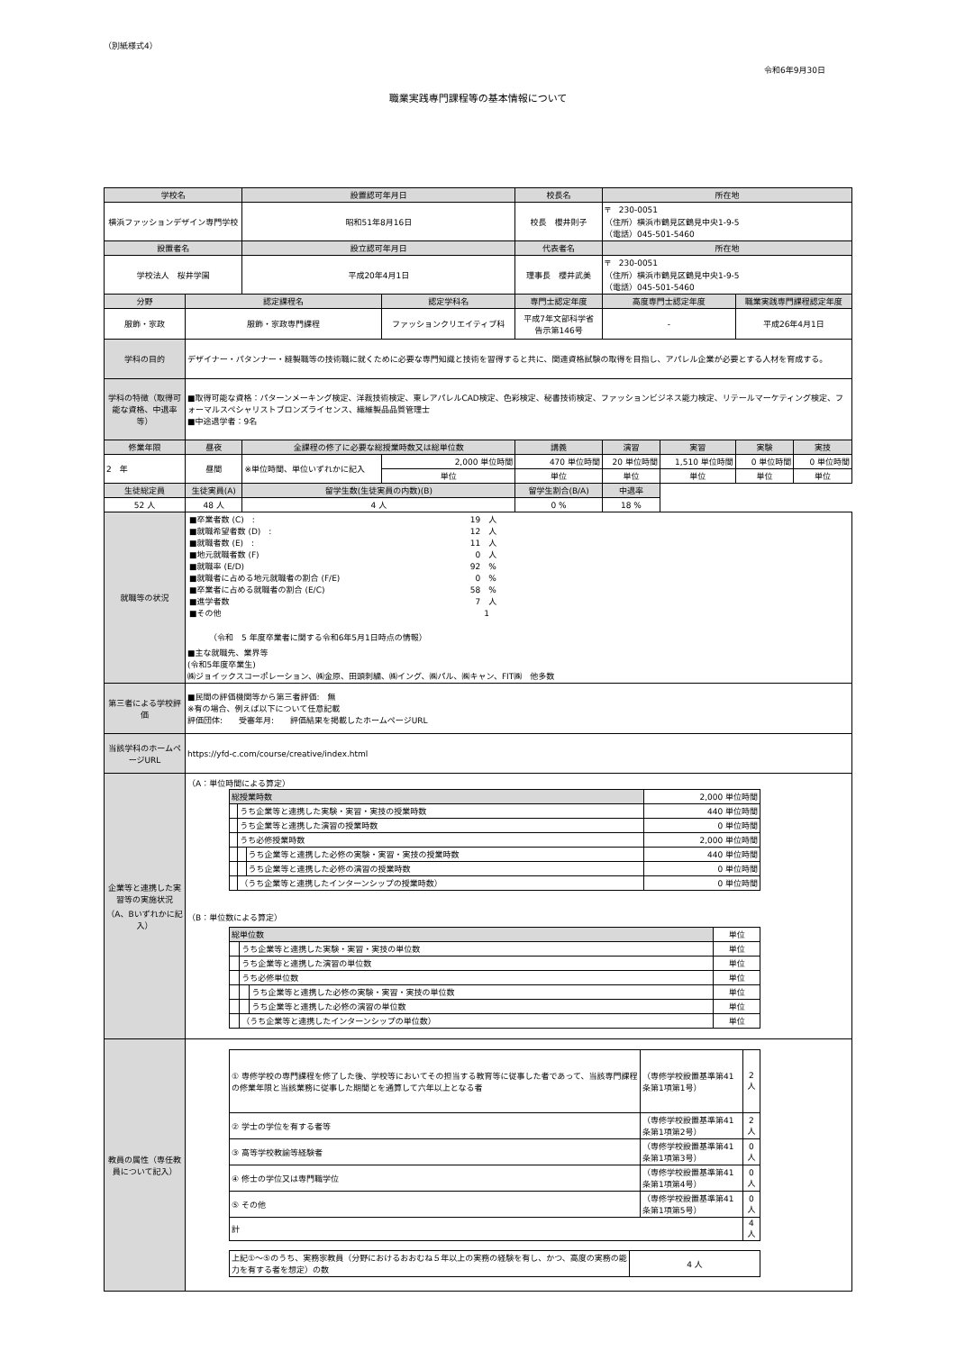（別紙様式4）
令和6年9月30日
職業実践専門課程等の基本情報について
| 学校名 | | 設置認可年月日 | | 校長名 | 所在地 | | | |
| --- | --- | --- | --- | --- | --- | --- | --- | --- |
| 横浜ファッションデザイン専門学校 | | 昭和51年8月16日 | | 校長 櫻井則子 | 〒 230-0051 （住所）横浜市鶴見区鶴見中央1-9-5 （電話）045-501-5460 | | | |
| 設置者名 | | 設立認可年月日 | | 代表者名 | 所在地 | | | |
| 学校法人 桜井学園 | | 平成20年4月1日 | | 理事長 櫻井武美 | 〒 230-0051 （住所）横浜市鶴見区鶴見中央1-9-5 （電話）045-501-5460 | | | |
| 分野 | 認定課程名 | | 認定学科名 | 専門士認定年度 | 高度専門士認定年度 | | 職業実践専門課程認定年度 | |
| 服飾・家政 | 服飾・家政専門課程 | | ファッションクリエイティブ科 | 平成7年文部科学省 告示第146号 | - | | 平成26年4月1日 | |
| 学科の目的 | デザイナー・パタンナー・縫製職等の技術職に就くために必要な専門知識と技術を習得すると共に、関連資格試験の取得を目指し、アパレル企業が必要とする人材を育成する。 | | | | | | | |
| 学科の特徴（取得可能な資格、中退率 等） | ■取得可能な資格：パターンメーキング検定、洋裁技術検定、東レアパレルCAD検定、色彩検定、秘書技術検定、ファッションビジネス能力検定、リテールマーケティング検定、フォーマルスペシャリストブロンズライセンス、繊維製品品質管理士 ■中途退学者：9名 | | | | | | | |
| 修業年限 | 昼夜 | 全課程の修了に必要な総授業時数又は総単位数 | | 講義 | 演習 | 実習 | 実験 | 実技 |
| 2 年 | 昼間 | ※単位時間、単位いずれかに記入 | 2,000 単位時間 | 470 単位時間 | 20 単位時間 | 1,510 単位時間 | 0 単位時間 | 0 単位時間 |
| | | | 単位 | 単位 | 単位 | 単位 | 単位 | 単位 |
| 生徒総定員 | 生徒実員(A) | 留学生数(生徒実員の内数)(B) | | 留学生割合(B/A) | 中退率 | | | |
| 52 人 | 48 人 | 4 人 | | 0 % | 18 % | | | |
| 就職等の状況 | / ■卒業者数 (C) : / 19 / 人 / / ■就職希望者数 (D) : / 12 / 人 / / ■就職者数 (E) : / 11 / 人 / / ■地元就職者数 (F) / 0 / 人 / / ■就職率 (E/D) / 92 / % / / ■就職者に占める地元就職者の割合 (F/E) / 0 / % / / ■卒業者に占める就職者の割合 (E/C) / 58 / % / / ■進学者数 / 7 / 人 / / ■その他 / / 1 / （令和 5 年度卒業者に関する令和6年5月1日時点の情報） ■主な就職先、業界等 (令和5年度卒業生) ㈱ジョイックスコーポレーション、㈱金原、田頭刺繍、㈱イング、㈱パル、㈱キャン、FIT㈱ 他多数 | | | | | | | |
| 第三者による学校評価 | ■民間の評価機関等から第三者評価: 無 ※有の場合、例えば以下について任意記載 評価団体: 受審年月: 評価結果を掲載したホームページURL | | | | | | | |
| 当該学科のホームページURL | https://yfd-c.com/course/creative/index.html | | | | | | | |
| 企業等と連携した実習等の実施状況（A、Bいずれかに記入） | （A：単位時間による算定） / 総授業時数 / / / 2,000 単位時間 / / / うち企業等と連携した実験・実習・実技の授業時数 / / 440 単位時間 / / / うち企業等と連携した演習の授業時数 / / 0 単位時間 / / / うち必修授業時数 / / 2,000 単位時間 / / / / うち企業等と連携した必修の実験・実習・実技の授業時数 / 440 単位時間 / / / / うち企業等と連携した必修の演習の授業時数 / 0 単位時間 / / / （うち企業等と連携したインターンシップの授業時数） / / 0 単位時間 / （B：単位数による算定） / 総単位数 / / / 単位 / / / うち企業等と連携した実験・実習・実技の単位数 / / 単位 / / / うち企業等と連携した演習の単位数 / / 単位 / / / うち必修単位数 / / 単位 / / / / うち企業等と連携した必修の実験・実習・実技の単位数 / 単位 / / / / うち企業等と連携した必修の演習の単位数 / 単位 / / / （うち企業等と連携したインターンシップの単位数） / / 単位 / | | | | | | | |
| 教員の属性（専任教員について記入） | / ① 専修学校の専門課程を修了した後、学校等においてその担当する教育等に従事した者であって、当該専門課程の修業年限と当該業務に従事した期間とを通算して六年以上となる者 / （専修学校設置基準第41条第1項第1号） / 2 人 / / ② 学士の学位を有する者等 / （専修学校設置基準第41条第1項第2号） / 2 人 / / ③ 高等学校教諭等経験者 / （専修学校設置基準第41条第1項第3号） / 0 人 / / ④ 修士の学位又は専門職学位 / （専修学校設置基準第41条第1項第4号） / 0 人 / / ⑤ その他 / （専修学校設置基準第41条第1項第5号） / 0 人 / / 計 / / 4 人 / / 上記①～⑤のうち、実務家教員（分野におけるおおむね５年以上の実務の経験を有し、かつ、高度の実務の能力を有する者を想定）の数 / 4 人 / | | | | | | | |